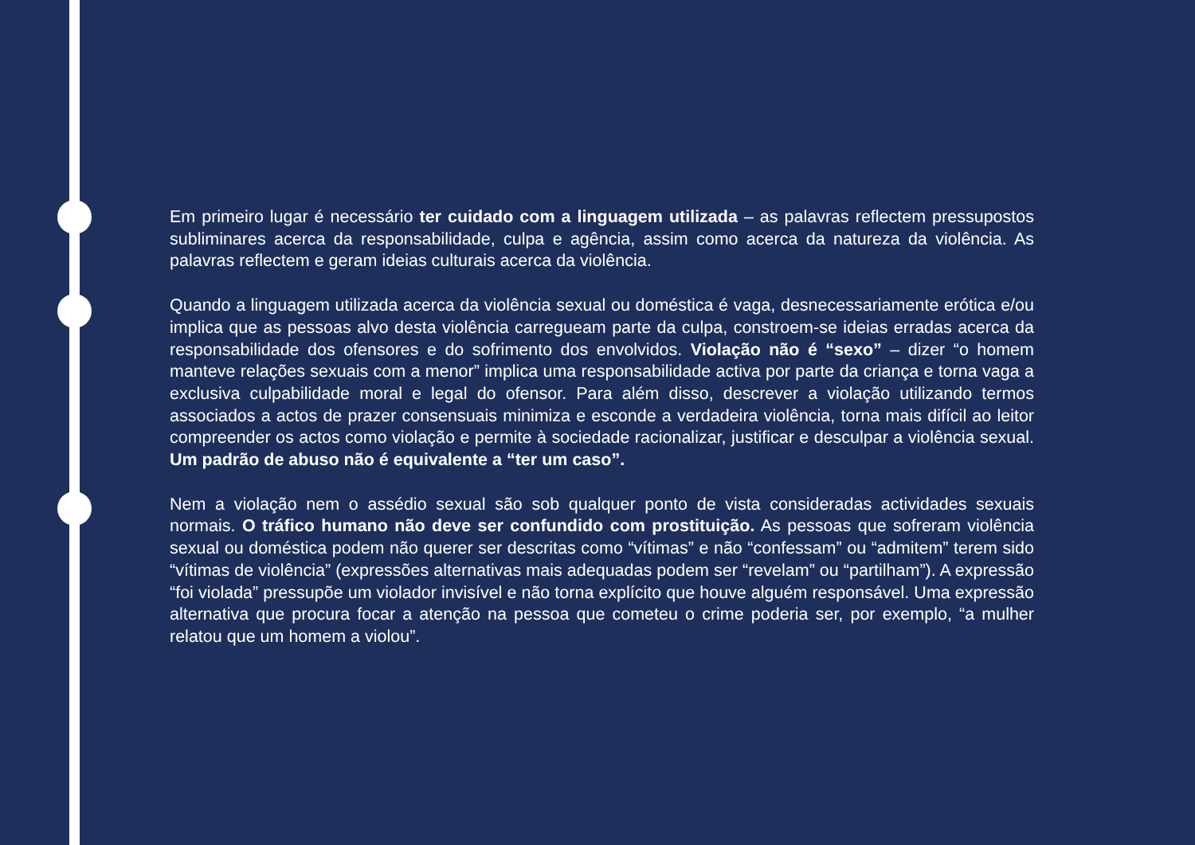Em primeiro lugar é necessário ter cuidado com a linguagem utilizada – as palavras reflectem pressupostos subliminares acerca da responsabilidade, culpa e agência, assim como acerca da natureza da violência. As palavras reflectem e geram ideias culturais acerca da violência.
Quando a linguagem utilizada acerca da violência sexual ou doméstica é vaga, desnecessariamente erótica e/ou implica que as pessoas alvo desta violência carregueam parte da culpa, constroem-se ideias erradas acerca da responsabilidade dos ofensores e do sofrimento dos envolvidos. Violação não é “sexo” – dizer “o homem manteve relações sexuais com a menor” implica uma responsabilidade activa por parte da criança e torna vaga a exclusiva culpabilidade moral e legal do ofensor. Para além disso, descrever a violação utilizando termos associados a actos de prazer consensuais minimiza e esconde a verdadeira violência, torna mais difícil ao leitor compreender os actos como violação e permite à sociedade racionalizar, justificar e desculpar a violência sexual. Um padrão de abuso não é equivalente a “ter um caso”.
Nem a violação nem o assédio sexual são sob qualquer ponto de vista consideradas actividades sexuais normais. O tráfico humano não deve ser confundido com prostituição. As pessoas que sofreram violência sexual ou doméstica podem não querer ser descritas como “vítimas” e não “confessam” ou “admitem” terem sido “vítimas de violência” (expressões alternativas mais adequadas podem ser “revelam” ou “partilham”). A expressão “foi violada” pressupõe um violador invisível e não torna explícito que houve alguém responsável. Uma expressão alternativa que procura focar a atenção na pessoa que cometeu o crime poderia ser, por exemplo, “a mulher relatou que um homem a violou”.